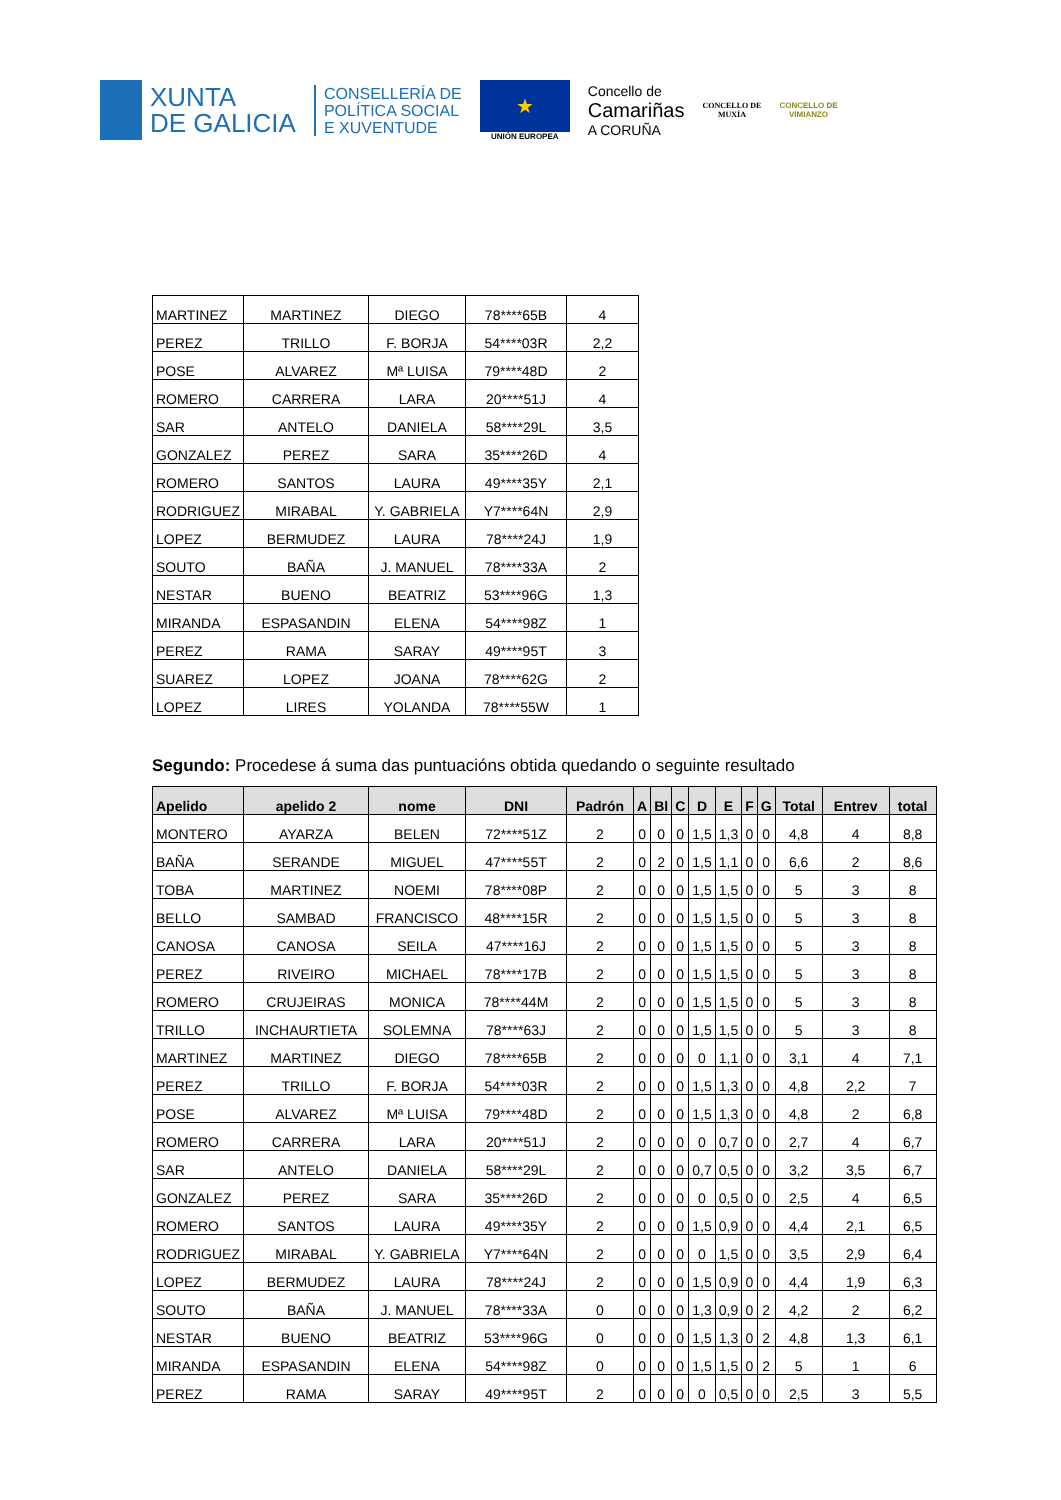XUNTA
DE GALICIA
CONSELLERÍA DE
POLÍTICA SOCIAL
E XUVENTUDE
★
UNIÓN EUROPEA
Concello de
Camariñas
A CORUÑA
CONCELLO DE
MUXÍA
CONCELLO DE
VIMIANZO
| MARTINEZ | MARTINEZ | DIEGO | 78****65B | 4 |
| PEREZ | TRILLO | F. BORJA | 54****03R | 2,2 |
| POSE | ALVAREZ | Mª LUISA | 79****48D | 2 |
| ROMERO | CARRERA | LARA | 20****51J | 4 |
| SAR | ANTELO | DANIELA | 58****29L | 3,5 |
| GONZALEZ | PEREZ | SARA | 35****26D | 4 |
| ROMERO | SANTOS | LAURA | 49****35Y | 2,1 |
| RODRIGUEZ | MIRABAL | Y. GABRIELA | Y7****64N | 2,9 |
| LOPEZ | BERMUDEZ | LAURA | 78****24J | 1,9 |
| SOUTO | BAÑA | J. MANUEL | 78****33A | 2 |
| NESTAR | BUENO | BEATRIZ | 53****96G | 1,3 |
| MIRANDA | ESPASANDIN | ELENA | 54****98Z | 1 |
| PEREZ | RAMA | SARAY | 49****95T | 3 |
| SUAREZ | LOPEZ | JOANA | 78****62G | 2 |
| LOPEZ | LIRES | YOLANDA | 78****55W | 1 |
Segundo: Procedese á suma das puntuacións obtida quedando o seguinte resultado
| Apelido | apelido 2 | nome | DNI | Padrón | A | Bl | C | D | E | F | G | Total | Entrev | total |
| --- | --- | --- | --- | --- | --- | --- | --- | --- | --- | --- | --- | --- | --- | --- |
| MONTERO | AYARZA | BELEN | 72****51Z | 2 | 0 | 0 | 0 | 1,5 | 1,3 | 0 | 0 | 4,8 | 4 | 8,8 |
| BAÑA | SERANDE | MIGUEL | 47****55T | 2 | 0 | 2 | 0 | 1,5 | 1,1 | 0 | 0 | 6,6 | 2 | 8,6 |
| TOBA | MARTINEZ | NOEMI | 78****08P | 2 | 0 | 0 | 0 | 1,5 | 1,5 | 0 | 0 | 5 | 3 | 8 |
| BELLO | SAMBAD | FRANCISCO | 48****15R | 2 | 0 | 0 | 0 | 1,5 | 1,5 | 0 | 0 | 5 | 3 | 8 |
| CANOSA | CANOSA | SEILA | 47****16J | 2 | 0 | 0 | 0 | 1,5 | 1,5 | 0 | 0 | 5 | 3 | 8 |
| PEREZ | RIVEIRO | MICHAEL | 78****17B | 2 | 0 | 0 | 0 | 1,5 | 1,5 | 0 | 0 | 5 | 3 | 8 |
| ROMERO | CRUJEIRAS | MONICA | 78****44M | 2 | 0 | 0 | 0 | 1,5 | 1,5 | 0 | 0 | 5 | 3 | 8 |
| TRILLO | INCHAURTIETA | SOLEMNA | 78****63J | 2 | 0 | 0 | 0 | 1,5 | 1,5 | 0 | 0 | 5 | 3 | 8 |
| MARTINEZ | MARTINEZ | DIEGO | 78****65B | 2 | 0 | 0 | 0 | 0 | 1,1 | 0 | 0 | 3,1 | 4 | 7,1 |
| PEREZ | TRILLO | F. BORJA | 54****03R | 2 | 0 | 0 | 0 | 1,5 | 1,3 | 0 | 0 | 4,8 | 2,2 | 7 |
| POSE | ALVAREZ | Mª LUISA | 79****48D | 2 | 0 | 0 | 0 | 1,5 | 1,3 | 0 | 0 | 4,8 | 2 | 6,8 |
| ROMERO | CARRERA | LARA | 20****51J | 2 | 0 | 0 | 0 | 0 | 0,7 | 0 | 0 | 2,7 | 4 | 6,7 |
| SAR | ANTELO | DANIELA | 58****29L | 2 | 0 | 0 | 0 | 0,7 | 0,5 | 0 | 0 | 3,2 | 3,5 | 6,7 |
| GONZALEZ | PEREZ | SARA | 35****26D | 2 | 0 | 0 | 0 | 0 | 0,5 | 0 | 0 | 2,5 | 4 | 6,5 |
| ROMERO | SANTOS | LAURA | 49****35Y | 2 | 0 | 0 | 0 | 1,5 | 0,9 | 0 | 0 | 4,4 | 2,1 | 6,5 |
| RODRIGUEZ | MIRABAL | Y. GABRIELA | Y7****64N | 2 | 0 | 0 | 0 | 0 | 1,5 | 0 | 0 | 3,5 | 2,9 | 6,4 |
| LOPEZ | BERMUDEZ | LAURA | 78****24J | 2 | 0 | 0 | 0 | 1,5 | 0,9 | 0 | 0 | 4,4 | 1,9 | 6,3 |
| SOUTO | BAÑA | J. MANUEL | 78****33A | 0 | 0 | 0 | 0 | 1,3 | 0,9 | 0 | 2 | 4,2 | 2 | 6,2 |
| NESTAR | BUENO | BEATRIZ | 53****96G | 0 | 0 | 0 | 0 | 1,5 | 1,3 | 0 | 2 | 4,8 | 1,3 | 6,1 |
| MIRANDA | ESPASANDIN | ELENA | 54****98Z | 0 | 0 | 0 | 0 | 1,5 | 1,5 | 0 | 2 | 5 | 1 | 6 |
| PEREZ | RAMA | SARAY | 49****95T | 2 | 0 | 0 | 0 | 0 | 0,5 | 0 | 0 | 2,5 | 3 | 5,5 |